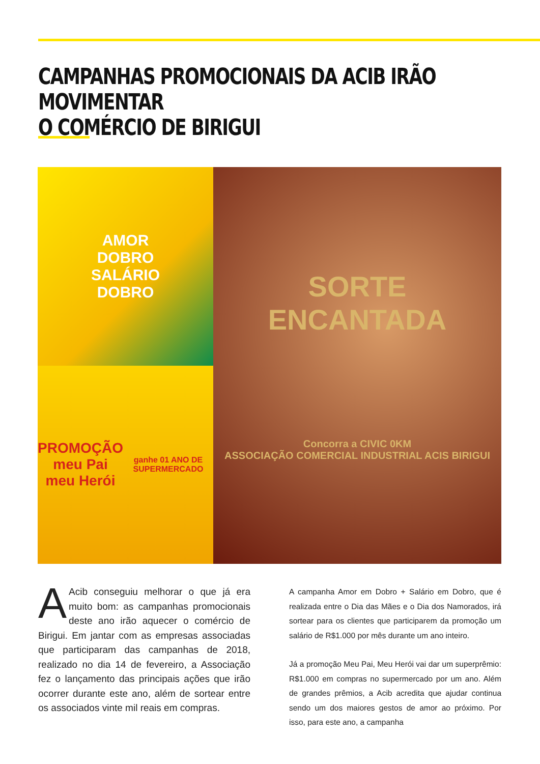CAMPANHAS PROMOCIONAIS DA ACIB IRÃO MOVIMENTAR
O COMÉRCIO DE BIRIGUI
AMOR
DOBRO
SALÁRIO
DOBRO
PROMOÇÃO
meu Pai
meu Herói
ganhe 01 ANO DE SUPERMERCADO
SORTE
ENCANTADA
Concorra a CIVIC 0KM
ASSOCIAÇÃO COMERCIAL INDUSTRIAL ACIS BIRIGUI
AAcib conseguiu melhorar o que já era muito bom: as campanhas promocionais deste ano irão aquecer o comércio de Birigui. Em jantar com as empresas associadas que participaram das campanhas de 2018, realizado no dia 14 de fevereiro, a Associação fez o lançamento das principais ações que irão ocorrer durante este ano, além de sortear entre os associados vinte mil reais em compras.
A campanha Amor em Dobro + Salário em Dobro, que é realizada entre o Dia das Mães e o Dia dos Namorados, irá sortear para os clientes que participarem da promoção um salário de R$1.000 por mês durante um ano inteiro.
Já a promoção Meu Pai, Meu Herói vai dar um superprêmio: R$1.000 em compras no supermercado por um ano. Além de grandes prêmios, a Acib acredita que ajudar continua sendo um dos maiores gestos de amor ao próximo. Por isso, para este ano, a campanha